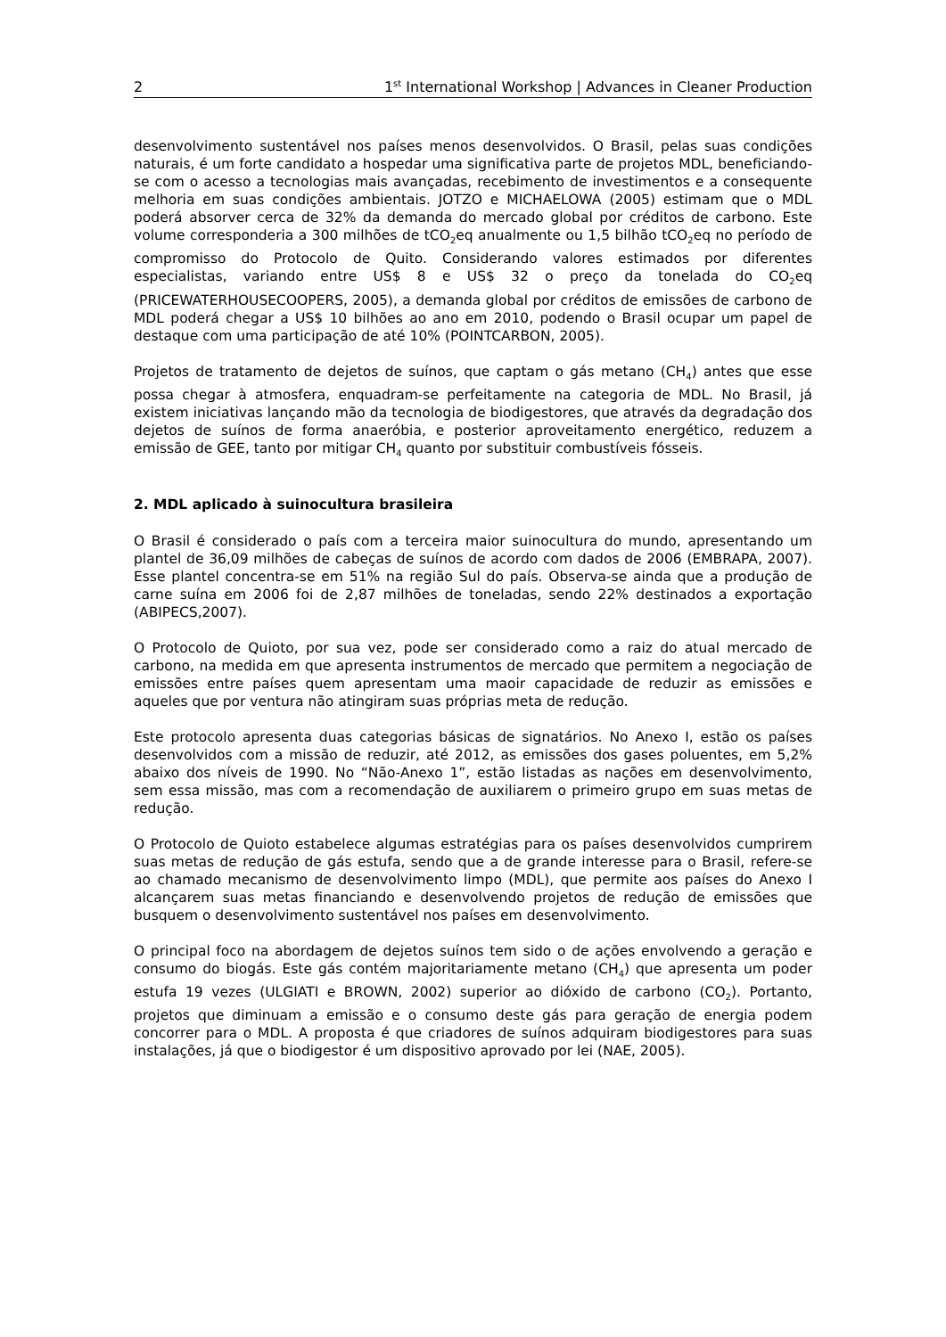2 1<sup>st</sup> International Workshop | Advances in Cleaner Production
desenvolvimento sustentável nos países menos desenvolvidos. O Brasil, pelas suas condições naturais, é um forte candidato a hospedar uma significativa parte de projetos MDL, beneficiando-se com o acesso a tecnologias mais avançadas, recebimento de investimentos e a consequente melhoria em suas condições ambientais. JOTZO e MICHAELOWA (2005) estimam que o MDL poderá absorver cerca de 32% da demanda do mercado global por créditos de carbono. Este volume corresponderia a 300 milhões de tCO<sub>2</sub>eq anualmente ou 1,5 bilhão tCO<sub>2</sub>eq no período de compromisso do Protocolo de Quito. Considerando valores estimados por diferentes especialistas, variando entre US$ 8 e US$ 32 o preço da tonelada do CO<sub>2</sub>eq (PRICEWATERHOUSECOOPERS, 2005), a demanda global por créditos de emissões de carbono de MDL poderá chegar a US$ 10 bilhões ao ano em 2010, podendo o Brasil ocupar um papel de destaque com uma participação de até 10% (POINTCARBON, 2005).
Projetos de tratamento de dejetos de suínos, que captam o gás metano (CH<sub>4</sub>) antes que esse possa chegar à atmosfera, enquadram-se perfeitamente na categoria de MDL. No Brasil, já existem iniciativas lançando mão da tecnologia de biodigestores, que através da degradação dos dejetos de suínos de forma anaeróbia, e posterior aproveitamento energético, reduzem a emissão de GEE, tanto por mitigar CH<sub>4</sub> quanto por substituir combustíveis fósseis.
2. MDL aplicado à suinocultura brasileira
O Brasil é considerado o país com a terceira maior suinocultura do mundo, apresentando um plantel de 36,09 milhões de cabeças de suínos de acordo com dados de 2006 (EMBRAPA, 2007). Esse plantel concentra-se em 51% na região Sul do país. Observa-se ainda que a produção de carne suína em 2006 foi de 2,87 milhões de toneladas, sendo 22% destinados a exportação (ABIPECS,2007).
O Protocolo de Quioto, por sua vez, pode ser considerado como a raiz do atual mercado de carbono, na medida em que apresenta instrumentos de mercado que permitem a negociação de emissões entre países quem apresentam uma maoir capacidade de reduzir as emissões e aqueles que por ventura não atingiram suas próprias meta de redução.
Este protocolo apresenta duas categorias básicas de signatários. No Anexo I, estão os países desenvolvidos com a missão de reduzir, até 2012, as emissões dos gases poluentes, em 5,2% abaixo dos níveis de 1990. No “Não-Anexo 1”, estão listadas as nações em desenvolvimento, sem essa missão, mas com a recomendação de auxiliarem o primeiro grupo em suas metas de redução.
O Protocolo de Quioto estabelece algumas estratégias para os países desenvolvidos cumprirem suas metas de redução de gás estufa, sendo que a de grande interesse para o Brasil, refere-se ao chamado mecanismo de desenvolvimento limpo (MDL), que permite aos países do Anexo I alcançarem suas metas financiando e desenvolvendo projetos de redução de emissões que busquem o desenvolvimento sustentável nos países em desenvolvimento.
O principal foco na abordagem de dejetos suínos tem sido o de ações envolvendo a geração e consumo do biogás. Este gás contém majoritariamente metano (CH<sub>4</sub>) que apresenta um poder estufa 19 vezes (ULGIATI e BROWN, 2002) superior ao dióxido de carbono (CO<sub>2</sub>). Portanto, projetos que diminuam a emissão e o consumo deste gás para geração de energia podem concorrer para o MDL. A proposta é que criadores de suínos adquiram biodigestores para suas instalações, já que o biodigestor é um dispositivo aprovado por lei (NAE, 2005).